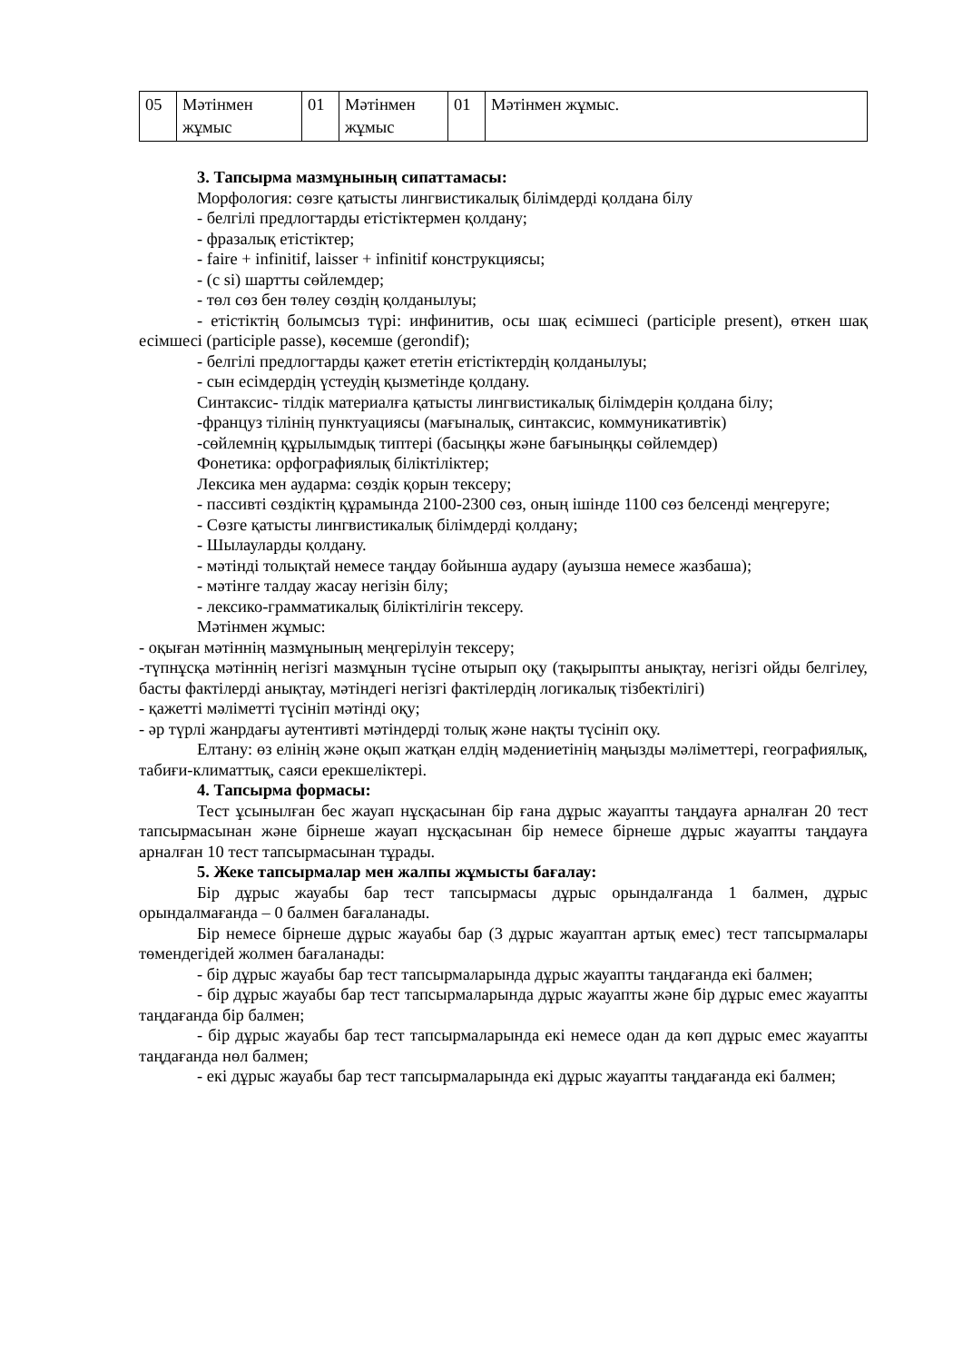| 05 | Мәтінмен жұмыс | 01 | Мәтінмен жұмыс | 01 | Мәтінмен жұмыс. |
3. Тапсырма мазмұнының сипаттамасы:
Морфология: сөзге қатысты лингвистикалық білімдерді қолдана білу
- белгілі предлогтарды етістіктермен қолдану;
- фразалық етістіктер;
- faire + infinitif, laisser + infinitif конструкциясы;
- (с si) шартты сөйлемдер;
- төл сөз бен төлеу сөздің қолданылуы;
- етістіктің болымсыз түрі: инфинитив, осы шақ есімшесі (participle present), өткен шақ есімшесі (participle passe), көсемше (gerondif);
- белгілі предлогтарды қажет ететін етістіктердің қолданылуы;
- сын есімдердің үстеудің қызметінде қолдану.
Синтаксис- тілдік материалға қатысты лингвистикалық білімдерін қолдана білу;
-француз тілінің пунктуациясы (мағыналық, синтаксис, коммуникативтік)
-сөйлемнің құрылымдық типтері (басыңқы және бағыныңқы сөйлемдер)
Фонетика: орфографиялық біліктіліктер;
Лексика мен аударма: сөздік қорын тексеру;
- пассивті сөздіктің құрамында 2100-2300 сөз, оның ішінде 1100 сөз белсенді меңгеруге;
- Сөзге қатысты лингвистикалық білімдерді қолдану;
- Шылауларды қолдану.
- мәтінді толықтай немесе таңдау бойынша аудару (ауызша немесе жазбаша);
- мәтінге талдау жасау негізін білу;
- лексико-грамматикалық біліктілігін тексеру.
Мәтінмен жұмыс:
- оқыған мәтіннің мазмұнының меңгерілуін тексеру;
-түпнұсқа мәтіннің негізгі мазмұнын түсіне отырып оқу (тақырыпты анықтау, негізгі ойды белгілеу, басты фактілерді анықтау, мәтіндегі негізгі фактілердің логикалық тізбектілігі)
- қажетті мәліметті түсініп мәтінді оқу;
- әр түрлі жанрдағы аутентивті мәтіндерді толық және нақты түсініп оқу.
Елтану: өз елінің және оқып жатқан елдің мәдениетінің маңызды мәліметтері, географиялық, табиғи-климаттық, саяси ерекшеліктері.
4. Тапсырма формасы:
Тест ұсынылған бес жауап нұсқасынан бір ғана дұрыс жауапты таңдауға арналған 20 тест тапсырмасынан және бірнеше жауап нұсқасынан бір немесе бірнеше дұрыс жауапты таңдауға арналған 10 тест тапсырмасынан тұрады.
5. Жеке тапсырмалар мен жалпы жұмысты бағалау:
Бір дұрыс жауабы бар тест тапсырмасы дұрыс орындалғанда 1 балмен, дұрыс орындалмағанда – 0 балмен бағаланады.
Бір немесе бірнеше дұрыс жауабы бар (3 дұрыс жауаптан артық емес) тест тапсырмалары төмендегідей жолмен бағаланады:
- бір дұрыс жауабы бар тест тапсырмаларында дұрыс жауапты таңдағанда екі балмен;
- бір дұрыс жауабы бар тест тапсырмаларында дұрыс жауапты және бір дұрыс емес жауапты таңдағанда бір балмен;
- бір дұрыс жауабы бар тест тапсырмаларында екі немесе одан да көп дұрыс емес жауапты таңдағанда нөл балмен;
- екі дұрыс жауабы бар тест тапсырмаларында екі дұрыс жауапты таңдағанда екі балмен;